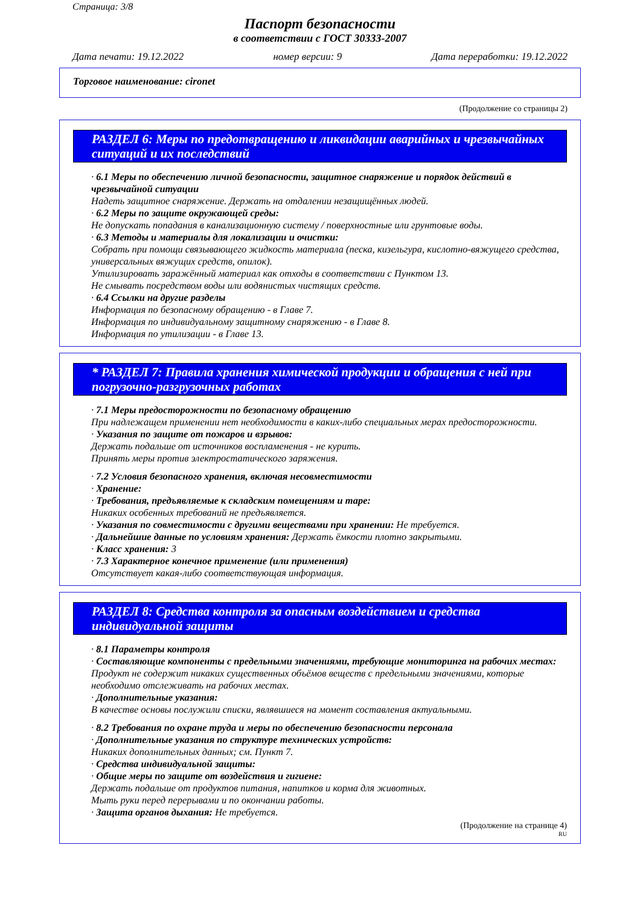Страница: 3/8
Паспорт безопасности
в соответствии с ГОСТ 30333-2007
Дата печати: 19.12.2022 номер версии: 9 Дата переработки: 19.12.2022
Торговое наименование: cironet
(Продолжение со страницы 2)
РАЗДЕЛ 6: Меры по предотвращению и ликвидации аварийных и чрезвычайных ситуаций и их последствий
· 6.1 Меры по обеспечению личной безопасности, защитное снаряжение и порядок действий в чрезвычайной ситуации
Надеть защитное снаряжение. Держать на отдалении незащищённых людей.
· 6.2 Меры по защите окружающей среды:
Не допускать попадания в канализационную систему / поверхностные или грунтовые воды.
· 6.3 Методы и материалы для локализации и очистки:
Собрать при помощи связывающего жидкость материала (песка, кизельгура, кислотно-вяжущего средства, универсальных вяжущих средств, опилок).
Утилизировать заражённый материал как отходы в соответствии с Пунктом 13.
Не смывать посредством воды или водянистых чистящих средств.
· 6.4 Ссылки на другие разделы
Информация по безопасному обращению - в Главе 7.
Информация по индивидуальному защитному снаряжению - в Главе 8.
Информация по утилизации - в Главе 13.
* РАЗДЕЛ 7: Правила хранения химической продукции и обращения с ней при погрузочно-разгрузочных работах
· 7.1 Меры предосторожности по безопасному обращению
При надлежащем применении нет необходимости в каких-либо специальных мерах предосторожности.
· Указания по защите от пожаров и взрывов:
Держать подальше от источников воспламенения - не курить.
Принять меры против электростатического заряжения.
· 7.2 Условия безопасного хранения, включая несовместимости
· Хранение:
· Требования, предъявляемые к складским помещениям и таре:
Никаких особенных требований не предъявляется.
· Указания по совместимости с другими веществами при хранении: Не требуется.
· Дальнейшие данные по условиям хранения: Держать ёмкости плотно закрытыми.
· Класс хранения: 3
· 7.3 Характерное конечное применение (или применения)
Отсутствует какая-либо соответствующая информация.
РАЗДЕЛ 8: Средства контроля за опасным воздействием и средства индивидуальной защиты
· 8.1 Параметры контроля
· Составляющие компоненты с предельными значениями, требующие мониторинга на рабочих местах:
Продукт не содержит никаких существенных объёмов веществ с предельными значениями, которые необходимо отслеживать на рабочих местах.
· Дополнительные указания:
В качестве основы послужили списки, являвшиеся на момент составления актуальными.
· 8.2 Требования по охране труда и меры по обеспечению безопасности персонала
· Дополнительные указания по структуре технических устройств:
Никаких дополнительных данных; см. Пункт 7.
· Средства индивидуальной защиты:
· Общие меры по защите от воздействия и гигиене:
Держать подальше от продуктов питания, напитков и корма для животных.
Мыть руки перед перерывами и по окончании работы.
· Защита органов дыхания: Не требуется.
(Продолжение на странице 4)
RU